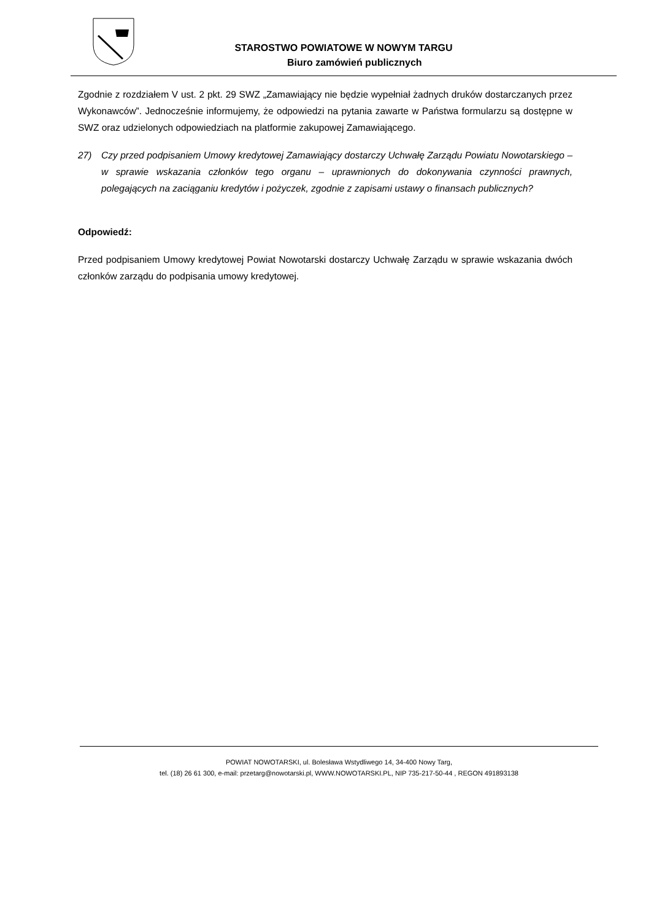STAROSTWO POWIATOWE W NOWYM TARGU
Biuro zamówień publicznych
Zgodnie z rozdziałem V ust. 2 pkt. 29 SWZ „Zamawiający nie będzie wypełniał żadnych druków dostarczanych przez Wykonawców”. Jednocześnie informujemy, że odpowiedzi na pytania zawarte w Państwa formularzu są dostępne w SWZ oraz udzielonych odpowiedziach na platformie zakupowej Zamawiającego.
27) Czy przed podpisaniem Umowy kredytowej Zamawiający dostarczy Uchwałę Zarządu Powiatu Nowotarskiego – w sprawie wskazania członków tego organu – uprawnionych do dokonywania czynności prawnych, polegających na zaciąganiu kredytów i pożyczek, zgodnie z zapisami ustawy o finansach publicznych?
Odpowiedź:
Przed podpisaniem Umowy kredytowej Powiat Nowotarski dostarczy Uchwałę Zarządu w sprawie wskazania dwóch członków zarządu do podpisania umowy kredytowej.
POWIAT NOWOTARSKI, ul. Bolesława Wstydliwego 14, 34-400 Nowy Targ,
tel. (18) 26 61 300, e-mail: przetarg@nowotarski.pl, WWW.NOWOTARSKI.PL, NIP 735-217-50-44 , REGON 491893138